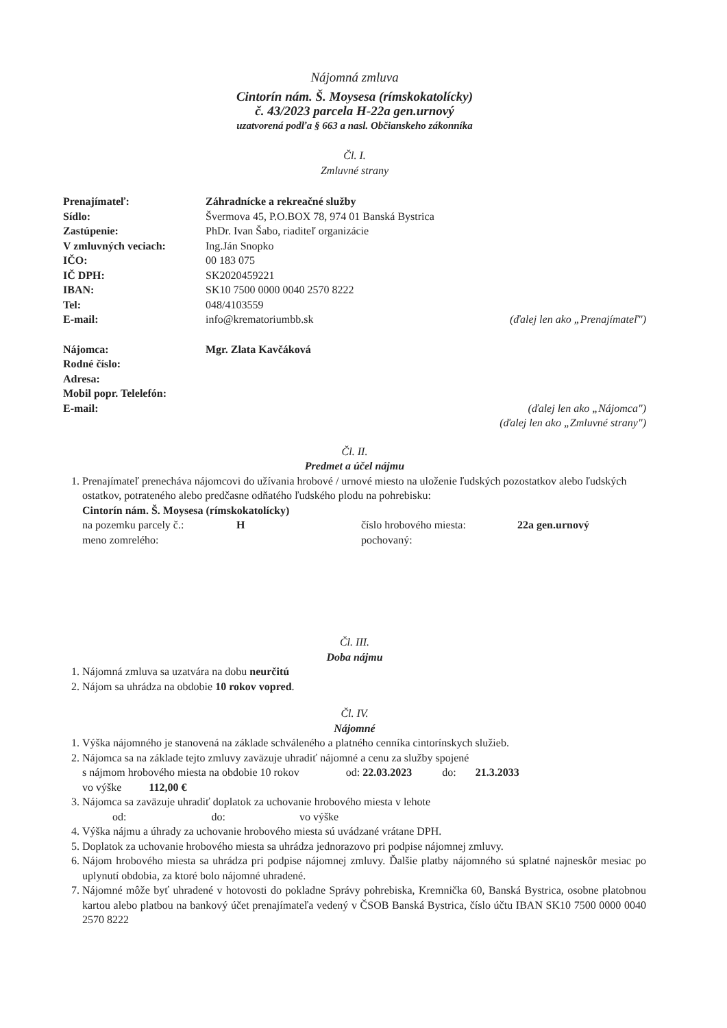Nájomná zmluva
Cintorín nám. Š. Moysesa (rímskokatolícky)
č. 43/2023 parcela H-22a gen.urnový
uzatvorená podľa § 663 a nasl. Občianskeho zákonníka
Čl. I.
Zmluvné strany
| Prenajímateľ: | Záhradnícke a rekreačné služby | |
| Sídlo: | Švermova 45, P.O.BOX 78, 974 01 Banská Bystrica | |
| Zastúpenie: | PhDr. Ivan Šabo, riaditeľ organizácie | |
| V zmluvných veciach: | Ing.Ján Snopko | |
| IČO: | 00 183 075 | |
| IČ DPH: | SK2020459221 | |
| IBAN: | SK10 7500 0000 0040 2570 8222 | |
| Tel: | 048/4103559 | |
| E-mail: | info@krematoriumbb.sk | (ďalej len ako „Prenajímateľ") |
| Nájomca: | Mgr. Zlata Kavčáková |
| Rodné číslo: | |
| Adresa: | |
| Mobil popr. Telelefón: | |
| E-mail: | (ďalej len ako „Nájomca") (ďalej len ako „Zmluvné strany") |
Čl. II.
Predmet a účel nájmu
1. Prenajímateľ prenecháva nájomcovi do užívania hrobové / urnové miesto na uloženie ľudských pozostatkov alebo ľudských ostatkov, potrateného alebo predčasne odňatého ľudského plodu na pohrebisku:
Cintorín nám. Š. Moysesa (rímskokatolícky)
| na pozemku parcely č.: | H | číslo hrobového miesta: | 22a gen.urnový |
| meno zomrelého: | | pochovaný: | |
Čl. III.
Doba nájmu
1. Nájomná zmluva sa uzatvára na dobu neurčitú
2. Nájom sa uhrádza na obdobie 10 rokov vopred.
Čl. IV.
Nájomné
1. Výška nájomného je stanovená na základe schváleného a platného cenníka cintorínskych služieb.
2. Nájomca sa na základe tejto zmluvy zaväzuje uhradiť nájomné a cenu za služby spojené
s nájmom hrobového miesta na obdobie 10 rokov od: 22.03.2023 do: 21.3.2033
vo výške 112,00 €
3. Nájomca sa zaväzuje uhradiť doplatok za uchovanie hrobového miesta v lehote
od: do: vo výške
4. Výška nájmu a úhrady za uchovanie hrobového miesta sú uvádzané vrátane DPH.
5. Doplatok za uchovanie hrobového miesta sa uhrádza jednorazovo pri podpise nájomnej zmluvy.
6. Nájom hrobového miesta sa uhrádza pri podpise nájomnej zmluvy. Ďalšie platby nájomného sú splatné najneskôr mesiac po uplynutí obdobia, za ktoré bolo nájomné uhradené.
7. Nájomné môže byť uhradené v hotovosti do pokladne Správy pohrebiska, Kremnička 60, Banská Bystrica, osobne platobnou kartou alebo platbou na bankový účet prenajímateľa vedený v ČSOB Banská Bystrica, číslo účtu IBAN SK10 7500 0000 0040 2570 8222